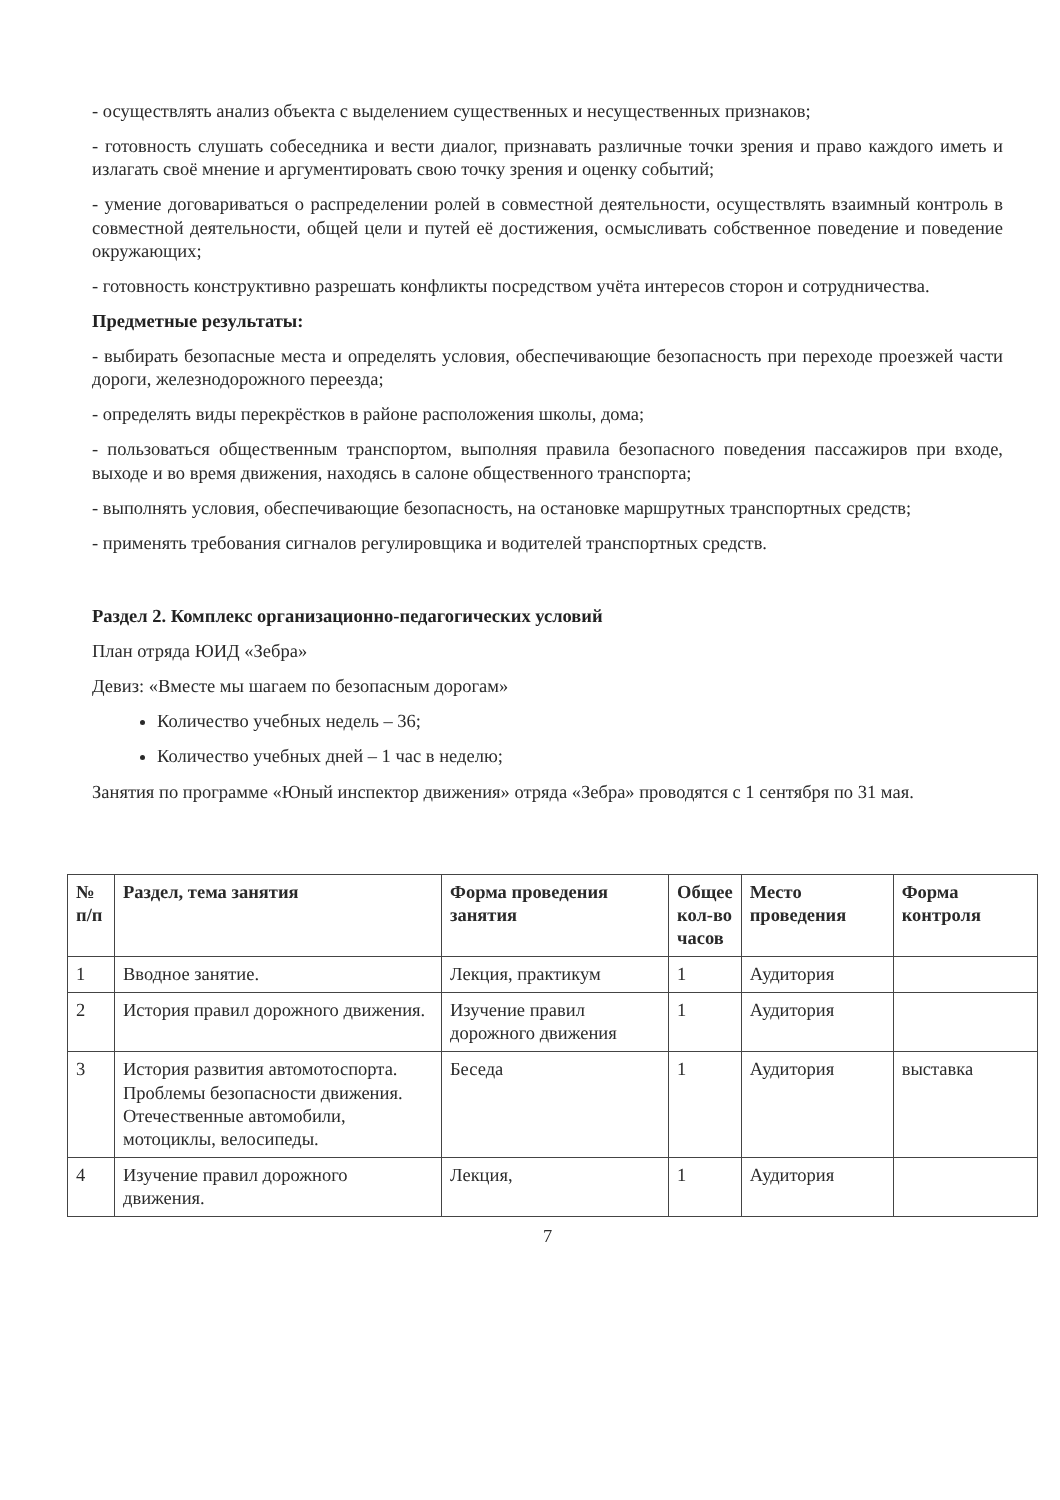- осуществлять анализ объекта с выделением существенных и несущественных признаков;
- готовность слушать собеседника и вести диалог, признавать различные точки зрения и право каждого иметь и излагать своё мнение и аргументировать свою точку зрения и оценку событий;
- умение договариваться о распределении ролей в совместной деятельности, осуществлять взаимный контроль в совместной деятельности, общей цели и путей её достижения, осмысливать собственное поведение и поведение окружающих;
- готовность конструктивно разрешать конфликты посредством учёта интересов сторон и сотрудничества.
Предметные результаты:
- выбирать безопасные места и определять условия, обеспечивающие безопасность при переходе проезжей части дороги, железнодорожного переезда;
- определять виды перекрёстков в районе расположения школы, дома;
- пользоваться общественным транспортом, выполняя правила безопасного поведения пассажиров при входе, выходе и во время движения, находясь в салоне общественного транспорта;
- выполнять условия, обеспечивающие безопасность, на остановке маршрутных транспортных средств;
- применять требования сигналов регулировщика и водителей транспортных средств.
Раздел 2. Комплекс организационно-педагогических условий
План отряда ЮИД «Зебра»
Девиз: «Вместе мы шагаем по безопасным дорогам»
Количество учебных недель – 36;
Количество учебных дней – 1 час в неделю;
Занятия по программе «Юный инспектор движения» отряда «Зебра» проводятся с 1 сентября по 31 мая.
| № п/п | Раздел, тема занятия | Форма проведения занятия | Общее кол-во часов | Место проведения | Форма контроля |
| --- | --- | --- | --- | --- | --- |
| 1 | Вводное занятие. | Лекция, практикум | 1 | Аудитория | |
| 2 | История правил дорожного движения. | Изучение правил дорожного движения | 1 | Аудитория | |
| 3 | История развития автомотоспорта. Проблемы безопасности движения. Отечественные автомобили, мотоциклы, велосипеды. | Беседа | 1 | Аудитория | выставка |
| 4 | Изучение правил дорожного движения. | Лекция, | 1 | Аудитория | |
7